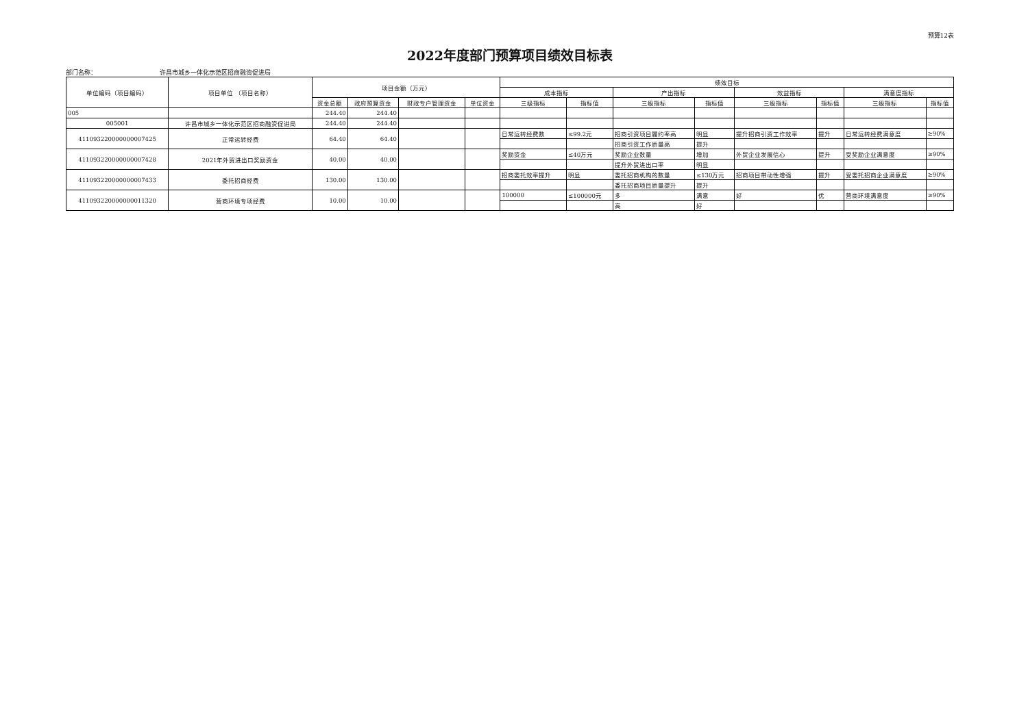预算12表
2022年度部门预算项目绩效目标表
部门名称： 许昌市城乡一体化示范区招商融资促进局
| 单位编码（项目编码） | 项目单位 （项目名称） | 项目金额（万元） | | | | 绩效目标 | | | | | | | |
| --- | --- | --- | --- | --- | --- | --- | --- | --- | --- | --- | --- | --- | --- |
| | | | | | | 成本指标 | | 产出指标 | | 效益指标 | | 满意度指标 | |
| | | 资金总额 | 政府预算资金 | 财政专户管理资金 | 单位资金 | 三级指标 | 指标值 | 三级指标 | 指标值 | 三级指标 | 指标值 | 三级指标 | 指标值 |
| 005 | | 244.40 | 244.40 | | | | | | | | | | |
| 005001 | 许昌市城乡一体化示范区招商融资促进局 | 244.40 | 244.40 | | | | | | | | | | |
| 411093220000000007425 | 正常运转经费 | 64.40 | 64.40 | | | 日常运转经费数 | ≤99.2元 | 招商引资项目履约率高 | 明显 | 提升招商引资工作效率 | 提升 | 日常运转经费满意度 | ≥90% |
| | | | | | | | | 招商引资工作质量高 | 提升 | | | | |
| 411093220000000007428 | 2021年外贸进出口奖励资金 | 40.00 | 40.00 | | | 奖励资金 | ≤40万元 | 奖励企业数量 | 增加 | 外贸企业发展信心 | 提升 | 受奖励企业满意度 | ≥90% |
| | | | | | | | | 提升外贸进出口率 | 明显 | | | | |
| 411093220000000007433 | 委托招商经费 | 130.00 | 130.00 | | | 招商委托效率提升 | 明显 | 委托招商机构的数量 | ≤130万元 | 招商项目带动性增强 | 提升 | 受委托招商企业满意度 | ≥90% |
| | | | | | | | | 委托招商项目质量提升 | 提升 | | | | |
| 411093220000000011320 | 营商环境专项经费 | 10.00 | 10.00 | | | 100000 | ≤100000元 | 多 | 满意 | 好 | 优 | 营商环境满意度 | ≥90% |
| | | | | | | | | 高 | 好 | | | | |